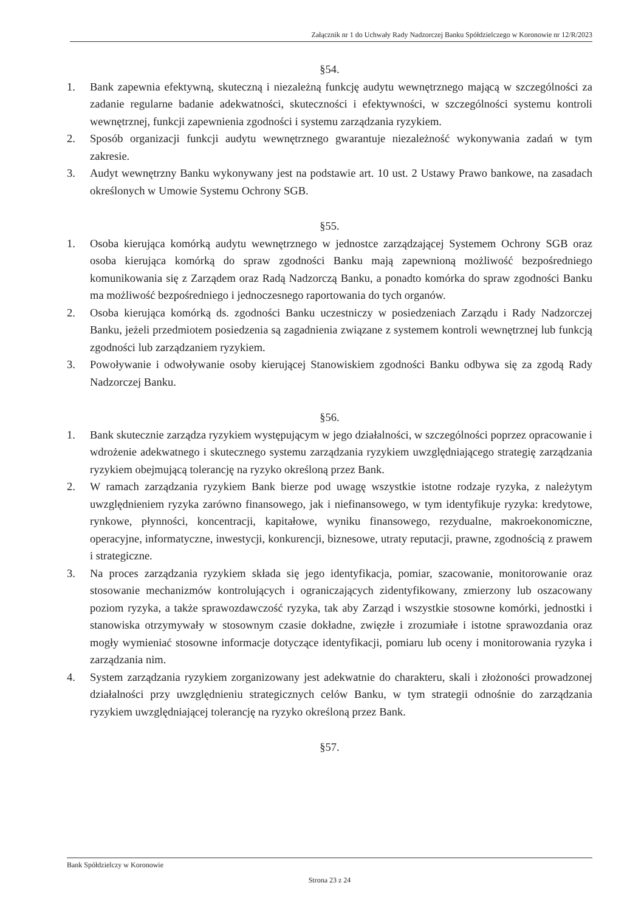Załącznik nr 1 do Uchwały Rady Nadzorczej Banku Spółdzielczego w Koronowie nr 12/R/2023
§54.
1. Bank zapewnia efektywną, skuteczną i niezależną funkcję audytu wewnętrznego mającą w szczególności za zadanie regularne badanie adekwatności, skuteczności i efektywności, w szczególności systemu kontroli wewnętrznej, funkcji zapewnienia zgodności i systemu zarządzania ryzykiem.
2. Sposób organizacji funkcji audytu wewnętrznego gwarantuje niezależność wykonywania zadań w tym zakresie.
3. Audyt wewnętrzny Banku wykonywany jest na podstawie art. 10 ust. 2 Ustawy Prawo bankowe, na zasadach określonych w Umowie Systemu Ochrony SGB.
§55.
1. Osoba kierująca komórką audytu wewnętrznego w jednostce zarządzającej Systemem Ochrony SGB oraz osoba kierująca komórką do spraw zgodności Banku mają zapewnioną możliwość bezpośredniego komunikowania się z Zarządem oraz Radą Nadzorczą Banku, a ponadto komórka do spraw zgodności Banku ma możliwość bezpośredniego i jednoczesnego raportowania do tych organów.
2. Osoba kierująca komórką ds. zgodności Banku uczestniczy w posiedzeniach Zarządu i Rady Nadzorczej Banku, jeżeli przedmiotem posiedzenia są zagadnienia związane z systemem kontroli wewnętrznej lub funkcją zgodności lub zarządzaniem ryzykiem.
3. Powoływanie i odwoływanie osoby kierującej Stanowiskiem zgodności Banku odbywa się za zgodą Rady Nadzorczej Banku.
§56.
1. Bank skutecznie zarządza ryzykiem występującym w jego działalności, w szczególności poprzez opracowanie i wdrożenie adekwatnego i skutecznego systemu zarządzania ryzykiem uwzględniającego strategię zarządzania ryzykiem obejmującą tolerancję na ryzyko określoną przez Bank.
2. W ramach zarządzania ryzykiem Bank bierze pod uwagę wszystkie istotne rodzaje ryzyka, z należytym uwzględnieniem ryzyka zarówno finansowego, jak i niefinansowego, w tym identyfikuje ryzyka: kredytowe, rynkowe, płynności, koncentracji, kapitałowe, wyniku finansowego, rezydualne, makroekonomiczne, operacyjne, informatyczne, inwestycji, konkurencji, biznesowe, utraty reputacji, prawne, zgodnością z prawem i strategiczne.
3. Na proces zarządzania ryzykiem składa się jego identyfikacja, pomiar, szacowanie, monitorowanie oraz stosowanie mechanizmów kontrolujących i ograniczających zidentyfikowany, zmierzony lub oszacowany poziom ryzyka, a także sprawozdawczość ryzyka, tak aby Zarząd i wszystkie stosowne komórki, jednostki i stanowiska otrzymywały w stosownym czasie dokładne, zwięzłe i zrozumiałe i istotne sprawozdania oraz mogły wymieniać stosowne informacje dotyczące identyfikacji, pomiaru lub oceny i monitorowania ryzyka i zarządzania nim.
4. System zarządzania ryzykiem zorganizowany jest adekwatnie do charakteru, skali i złożoności prowadzonej działalności przy uwzględnieniu strategicznych celów Banku, w tym strategii odnośnie do zarządzania ryzykiem uwzględniającej tolerancję na ryzyko określoną przez Bank.
§57.
Bank Spółdzielczy w Koronowie
Strona 23 z 24